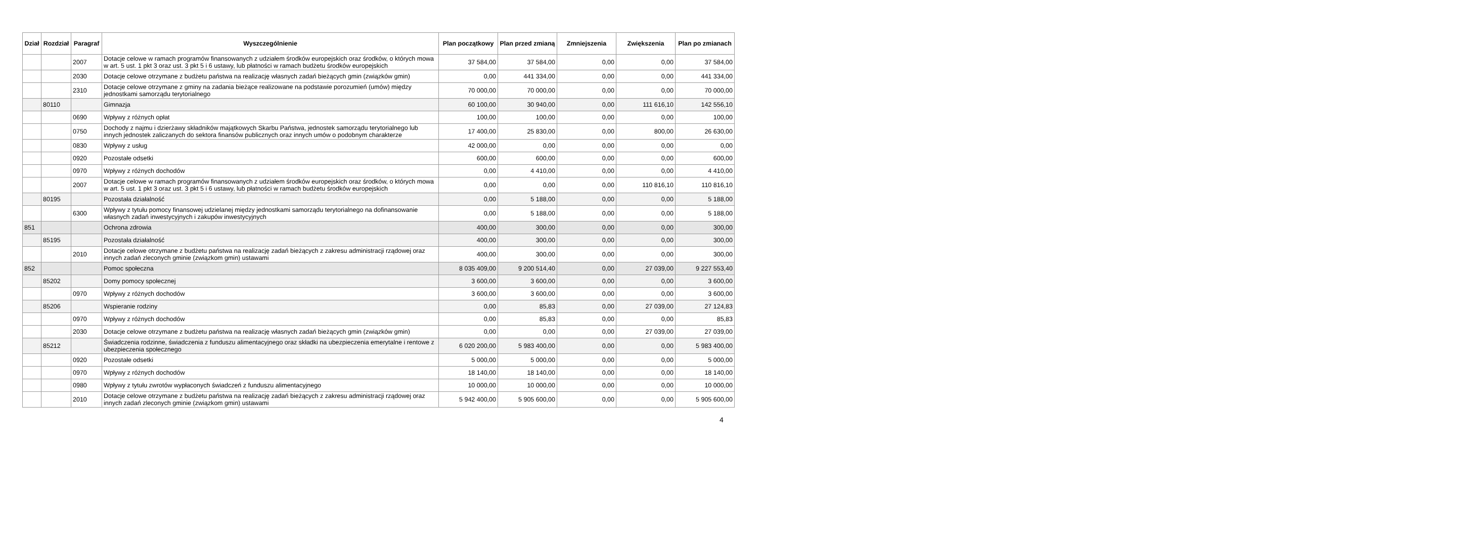| Dział | Rozdział | Paragraf | Wyszczególnienie | Plan początkowy | Plan przed zmianą | Zmniejszenia | Zwiększenia | Plan po zmianach |
| --- | --- | --- | --- | --- | --- | --- | --- | --- |
| | | 2007 | Dotacje celowe w ramach programów finansowanych z udziałem środków europejskich oraz środków, o których mowa w art. 5 ust. 1 pkt 3 oraz ust. 3 pkt 5 i 6 ustawy, lub płatności w ramach budżetu środków europejskich | 37 584,00 | 37 584,00 | 0,00 | 0,00 | 37 584,00 |
| | | 2030 | Dotacje celowe otrzymane z budżetu państwa na realizację własnych zadań bieżących gmin (związków gmin) | 0,00 | 441 334,00 | 0,00 | 0,00 | 441 334,00 |
| | | 2310 | Dotacje celowe otrzymane z gminy na zadania bieżące realizowane na podstawie porozumień (umów) między jednostkami samorządu terytorialnego | 70 000,00 | 70 000,00 | 0,00 | 0,00 | 70 000,00 |
| | 80110 | | Gimnazja | 60 100,00 | 30 940,00 | 0,00 | 111 616,10 | 142 556,10 |
| | | 0690 | Wpływy z różnych opłat | 100,00 | 100,00 | 0,00 | 0,00 | 100,00 |
| | | 0750 | Dochody z najmu i dzierżawy składników majątkowych Skarbu Państwa, jednostek samorządu terytorialnego lub innych jednostek zaliczanych do sektora finansów publicznych oraz innych umów o podobnym charakterze | 17 400,00 | 25 830,00 | 0,00 | 800,00 | 26 630,00 |
| | | 0830 | Wpływy z usług | 42 000,00 | 0,00 | 0,00 | 0,00 | 0,00 |
| | | 0920 | Pozostałe odsetki | 600,00 | 600,00 | 0,00 | 0,00 | 600,00 |
| | | 0970 | Wpływy z różnych dochodów | 0,00 | 4 410,00 | 0,00 | 0,00 | 4 410,00 |
| | | 2007 | Dotacje celowe w ramach programów finansowanych z udziałem środków europejskich oraz środków, o których mowa w art. 5 ust. 1 pkt 3 oraz ust. 3 pkt 5 i 6 ustawy, lub płatności w ramach budżetu środków europejskich | 0,00 | 0,00 | 0,00 | 110 816,10 | 110 816,10 |
| | 80195 | | Pozostała działalność | 0,00 | 5 188,00 | 0,00 | 0,00 | 5 188,00 |
| | | 6300 | Wpływy z tytułu pomocy finansowej udzielanej między jednostkami samorządu terytorialnego na dofinansowanie własnych zadań inwestycyjnych i zakupów inwestycyjnych | 0,00 | 5 188,00 | 0,00 | 0,00 | 5 188,00 |
| 851 | | | Ochrona zdrowia | 400,00 | 300,00 | 0,00 | 0,00 | 300,00 |
| | 85195 | | Pozostała działalność | 400,00 | 300,00 | 0,00 | 0,00 | 300,00 |
| | | 2010 | Dotacje celowe otrzymane z budżetu państwa na realizację zadań bieżących z zakresu administracji rządowej oraz innych zadań zleconych gminie (związkom gmin) ustawami | 400,00 | 300,00 | 0,00 | 0,00 | 300,00 |
| 852 | | | Pomoc społeczna | 8 035 409,00 | 9 200 514,40 | 0,00 | 27 039,00 | 9 227 553,40 |
| | 85202 | | Domy pomocy społecznej | 3 600,00 | 3 600,00 | 0,00 | 0,00 | 3 600,00 |
| | | 0970 | Wpływy z różnych dochodów | 3 600,00 | 3 600,00 | 0,00 | 0,00 | 3 600,00 |
| | 85206 | | Wspieranie rodziny | 0,00 | 85,83 | 0,00 | 27 039,00 | 27 124,83 |
| | | 0970 | Wpływy z różnych dochodów | 0,00 | 85,83 | 0,00 | 0,00 | 85,83 |
| | | 2030 | Dotacje celowe otrzymane z budżetu państwa na realizację własnych zadań bieżących gmin (związków gmin) | 0,00 | 0,00 | 0,00 | 27 039,00 | 27 039,00 |
| | 85212 | | Świadczenia rodzinne, świadczenia z funduszu alimentacyjnego oraz składki na ubezpieczenia emerytalne i rentowe z ubezpieczenia społecznego | 6 020 200,00 | 5 983 400,00 | 0,00 | 0,00 | 5 983 400,00 |
| | | 0920 | Pozostałe odsetki | 5 000,00 | 5 000,00 | 0,00 | 0,00 | 5 000,00 |
| | | 0970 | Wpływy z różnych dochodów | 18 140,00 | 18 140,00 | 0,00 | 0,00 | 18 140,00 |
| | | 0980 | Wpływy z tytułu zwrotów wypłaconych świadczeń z funduszu alimentacyjnego | 10 000,00 | 10 000,00 | 0,00 | 0,00 | 10 000,00 |
| | | 2010 | Dotacje celowe otrzymane z budżetu państwa na realizację zadań bieżących z zakresu administracji rządowej oraz innych zadań zleconych gminie (związkom gmin) ustawami | 5 942 400,00 | 5 905 600,00 | 0,00 | 0,00 | 5 905 600,00 |
4